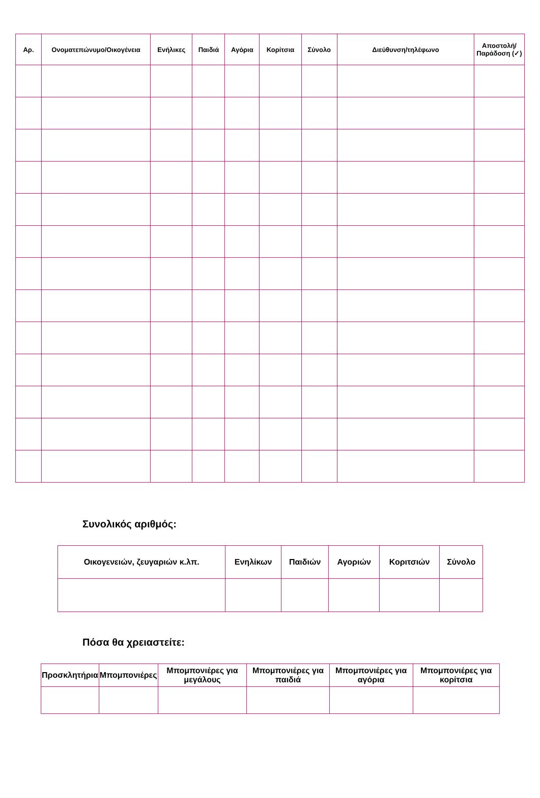| Αρ. | Ονοματεπώνυμο/Οικογένεια | Ενήλικες | Παιδιά | Αγόρια | Κορίτσια | Σύνολο | Διεύθυνση/τηλέφωνο | Αποστολή/ Παράδοση (✓) |
| --- | --- | --- | --- | --- | --- | --- | --- | --- |
Συνολικός αριθμός:
| Οικογενειών, ζευγαριών κ.λπ. | Ενηλίκων | Παιδιών | Αγοριών | Κοριτσιών | Σύνολο |
| --- | --- | --- | --- | --- | --- |
Πόσα θα χρειαστείτε:
| Προσκλητήρια | Μπομπονιέρες | Μπομπονιέρες για μεγάλους | Μπομπονιέρες για παιδιά | Μπομπονιέρες για αγόρια | Μπομπονιέρες για κορίτσια |
| --- | --- | --- | --- | --- | --- |